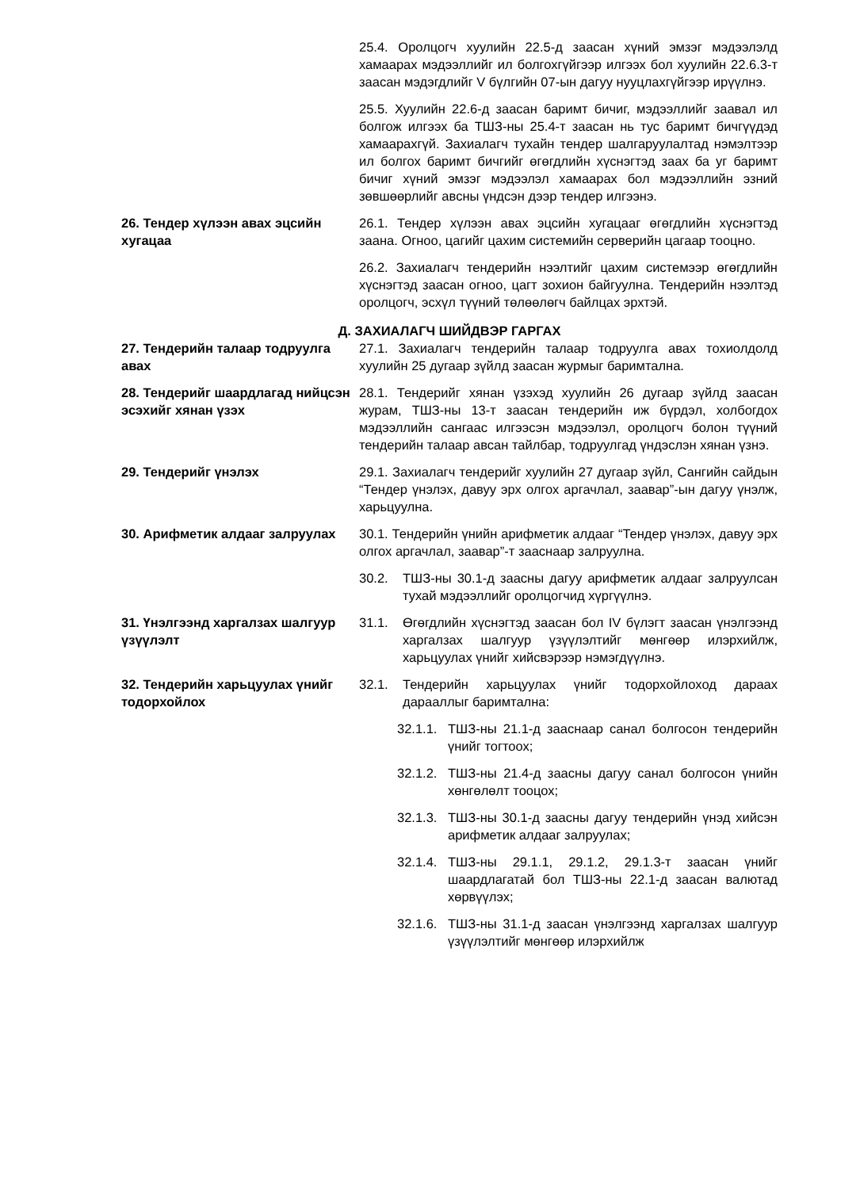25.4. Оролцогч хуулийн 22.5-д заасан хүний эмзэг мэдээлэлд хамаарах мэдээллийг ил болгохгүйгээр илгээх бол хуулийн 22.6.3-т заасан мэдэгдлийг V бүлгийн 07-ын дагуу нууцлахгүйгээр ирүүлнэ.
25.5. Хуулийн 22.6-д заасан баримт бичиг, мэдээллийг заавал ил болгож илгээх ба ТШЗ-ны 25.4-т заасан нь тус баримт бичгүүдэд хамаарахгүй. Захиалагч тухайн тендер шалгаруулалтад нэмэлтээр ил болгох баримт бичгийг өгөгдлийн хүснэгтэд заах ба уг баримт бичиг хүний эмзэг мэдээлэл хамаарах бол мэдээллийн эзний зөвшөөрлийг авсны үндсэн дээр тендер илгээнэ.
26. Тендер хүлээн авах эцсийн хугацаа
26.1. Тендер хүлээн авах эцсийн хугацааг өгөгдлийн хүснэгтэд заана. Огноо, цагийг цахим системийн серверийн цагаар тооцно.
26.2. Захиалагч тендерийн нээлтийг цахим системээр өгөгдлийн хүснэгтэд заасан огноо, цагт зохион байгуулна. Тендерийн нээлтэд оролцогч, эсхүл түүний төлөөлөгч байлцах эрхтэй.
Д. ЗАХИАЛАГЧ ШИЙДВЭР ГАРГАХ
27. Тендерийн талаар тодруулга авах
27.1. Захиалагч тендерийн талаар тодруулга авах тохиолдолд хуулийн 25 дугаар зүйлд заасан журмыг баримтална.
28. Тендерийг шаардлагад нийцсэн эсэхийг хянан үзэх
28.1. Тендерийг хянан үзэхэд хуулийн 26 дугаар зүйлд заасан журам, ТШЗ-ны 13-т заасан тендерийн иж бүрдэл, холбогдох мэдээллийн сангаас илгээсэн мэдээлэл, оролцогч болон түүний тендерийн талаар авсан тайлбар, тодруулгад үндэслэн хянан үзнэ.
29. Тендерийг үнэлэх 29.1. Захиалагч тендерийг хуулийн 27 дугаар зүйл, Сангийн сайдын “Тендер үнэлэх, давуу эрх олгох аргачлал, заавар”-ын дагуу үнэлж, харьцуулна.
30. Арифметик алдааг залруулах 30.1. Тендерийн үнийн арифметик алдааг “Тендер үнэлэх, давуу эрх олгох аргачлал, заавар”-т зааснаар залруулна.
30.2. ТШЗ-ны 30.1-д заасны дагуу арифметик алдааг залруулсан тухай мэдээллийг оролцогчид хүргүүлнэ.
31. Үнэлгээнд харгалзах шалгуур үзүүлэлт
31.1. Өгөгдлийн хүснэгтэд заасан бол IV бүлэгт заасан үнэлгээнд харгалзах шалгуур үзүүлэлтийг мөнгөөр илэрхийлж, харьцуулах үнийг хийсвэрээр нэмэгдүүлнэ.
32. Тендерийн харьцуулах үнийг тодорхойлох
32.1. Тендерийн харьцуулах үнийг тодорхойлоход дараах дарааллыг баримтална:
32.1.1. ТШЗ-ны 21.1-д зааснаар санал болгосон тендерийн үнийг тогтоох;
32.1.2. ТШЗ-ны 21.4-д заасны дагуу санал болгосон үнийн хөнгөлөлт тооцох;
32.1.3. ТШЗ-ны 30.1-д заасны дагуу тендерийн үнэд хийсэн арифметик алдааг залруулах;
32.1.4. ТШЗ-ны 29.1.1, 29.1.2, 29.1.3-т заасан үнийг шаардлагатай бол ТШЗ-ны 22.1-д заасан валютад хөрвүүлэх;
32.1.6. ТШЗ-ны 31.1-д заасан үнэлгээнд харгалзах шалгуур үзүүлэлтийг мөнгөөр илэрхийлж